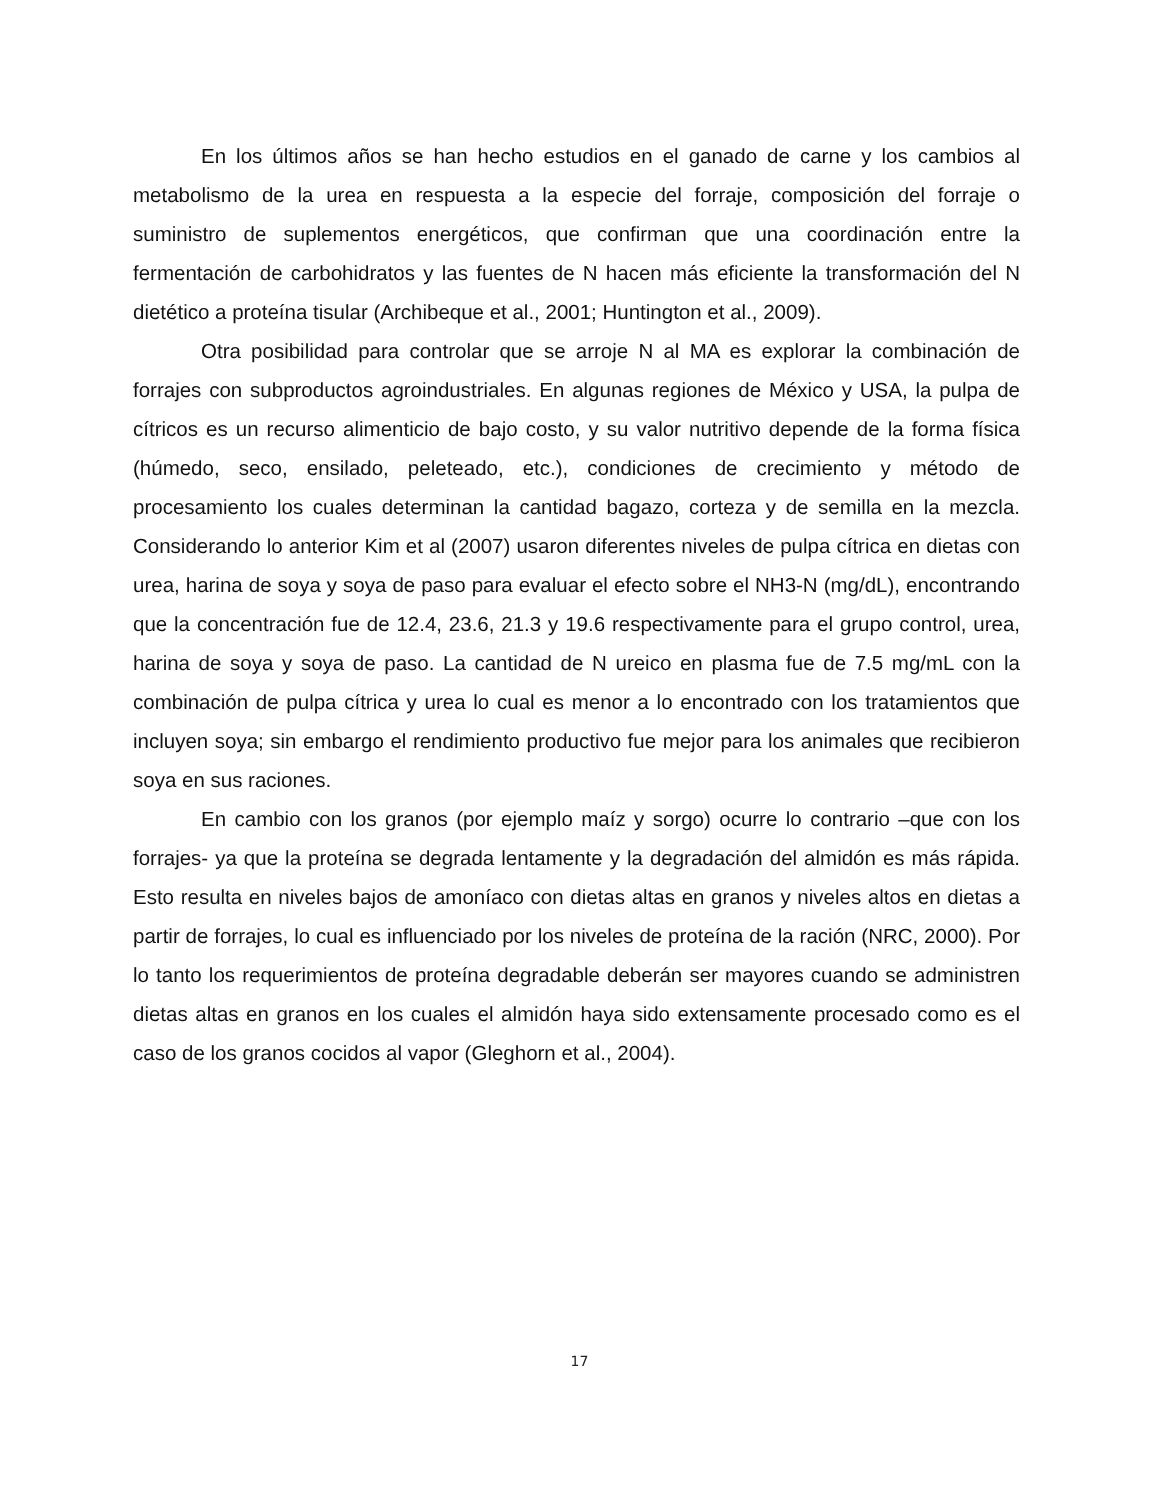En los últimos años se han hecho estudios en el ganado de carne y los cambios al metabolismo de la urea en respuesta a la especie del forraje, composición del forraje o suministro de suplementos energéticos, que confirman que una coordinación entre la fermentación de carbohidratos y las fuentes de N hacen más eficiente la transformación del N dietético a proteína tisular (Archibeque et al., 2001; Huntington et al., 2009).
Otra posibilidad para controlar que se arroje N al MA es explorar la combinación de forrajes con subproductos agroindustriales. En algunas regiones de México y USA, la pulpa de cítricos es un recurso alimenticio de bajo costo, y su valor nutritivo depende de la forma física (húmedo, seco, ensilado, peleteado, etc.), condiciones de crecimiento y método de procesamiento los cuales determinan la cantidad bagazo, corteza y de semilla en la mezcla. Considerando lo anterior Kim et al (2007) usaron diferentes niveles de pulpa cítrica en dietas con urea, harina de soya y soya de paso para evaluar el efecto sobre el NH3-N (mg/dL), encontrando que la concentración fue de 12.4, 23.6, 21.3 y 19.6 respectivamente para el grupo control, urea, harina de soya y soya de paso. La cantidad de N ureico en plasma fue de 7.5 mg/mL con la combinación de pulpa cítrica y urea lo cual es menor a lo encontrado con los tratamientos que incluyen soya; sin embargo el rendimiento productivo fue mejor para los animales que recibieron soya en sus raciones.
En cambio con los granos (por ejemplo maíz y sorgo) ocurre lo contrario –que con los forrajes- ya que la proteína se degrada lentamente y la degradación del almidón es más rápida. Esto resulta en niveles bajos de amoníaco con dietas altas en granos y niveles altos en dietas a partir de forrajes, lo cual es influenciado por los niveles de proteína de la ración (NRC, 2000). Por lo tanto los requerimientos de proteína degradable deberán ser mayores cuando se administren dietas altas en granos en los cuales el almidón haya sido extensamente procesado como es el caso de los granos cocidos al vapor (Gleghorn et al., 2004).
17